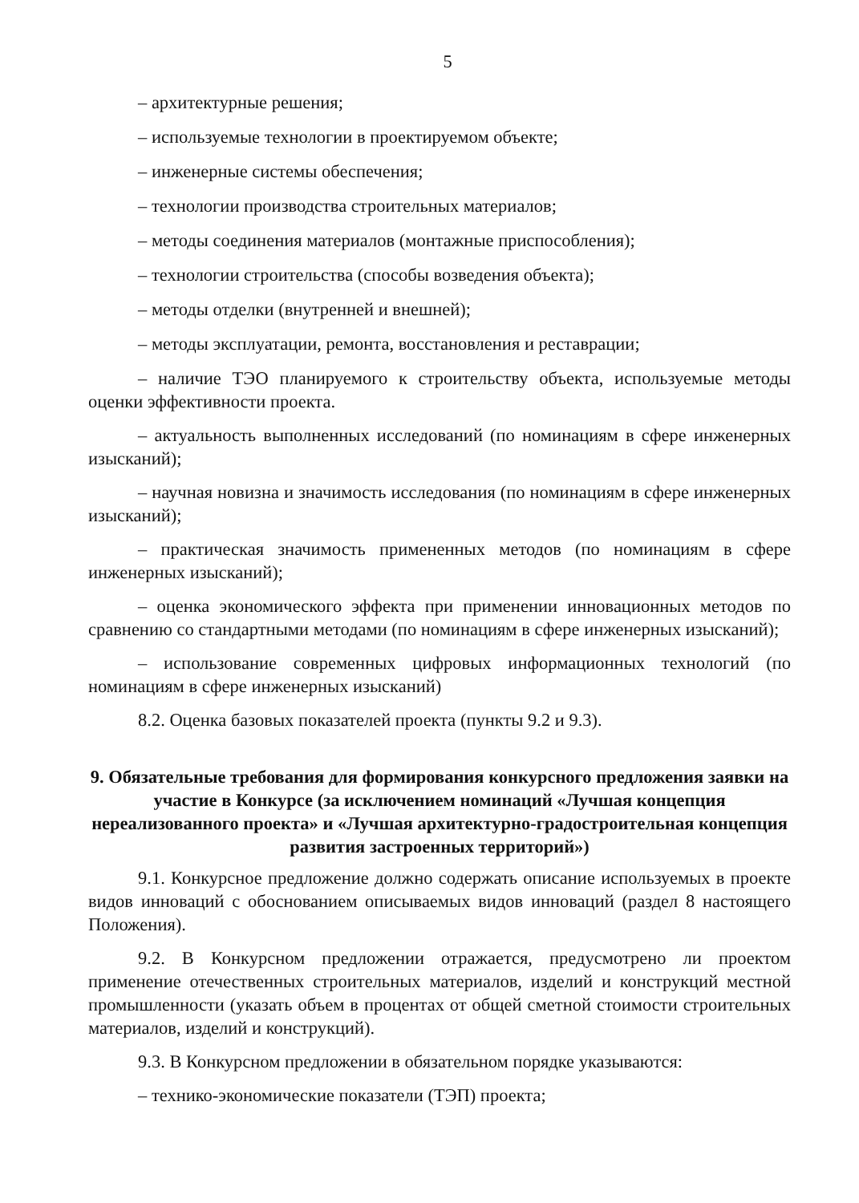5
– архитектурные решения;
– используемые технологии в проектируемом объекте;
– инженерные системы обеспечения;
– технологии производства строительных материалов;
– методы соединения материалов (монтажные приспособления);
– технологии строительства (способы возведения объекта);
– методы отделки (внутренней и внешней);
– методы эксплуатации, ремонта, восстановления и реставрации;
– наличие ТЭО планируемого к строительству объекта, используемые методы оценки эффективности проекта.
– актуальность выполненных исследований (по номинациям в сфере инженерных изысканий);
– научная новизна и значимость исследования (по номинациям в сфере инженерных изысканий);
– практическая значимость примененных методов (по номинациям в сфере инженерных изысканий);
– оценка экономического эффекта при применении инновационных методов по сравнению со стандартными методами (по номинациям в сфере инженерных изысканий);
– использование современных цифровых информационных технологий (по номинациям в сфере инженерных изысканий)
8.2. Оценка базовых показателей проекта (пункты 9.2 и 9.3).
9. Обязательные требования для формирования конкурсного предложения заявки на участие в Конкурсе (за исключением номинаций «Лучшая концепция нереализованного проекта» и «Лучшая архитектурно-градостроительная концепция развития застроенных территорий»)
9.1. Конкурсное предложение должно содержать описание используемых в проекте видов инноваций с обоснованием описываемых видов инноваций (раздел 8 настоящего Положения).
9.2. В Конкурсном предложении отражается, предусмотрено ли проектом применение отечественных строительных материалов, изделий и конструкций местной промышленности (указать объем в процентах от общей сметной стоимости строительных материалов, изделий и конструкций).
9.3. В Конкурсном предложении в обязательном порядке указываются:
– технико-экономические показатели (ТЭП) проекта;